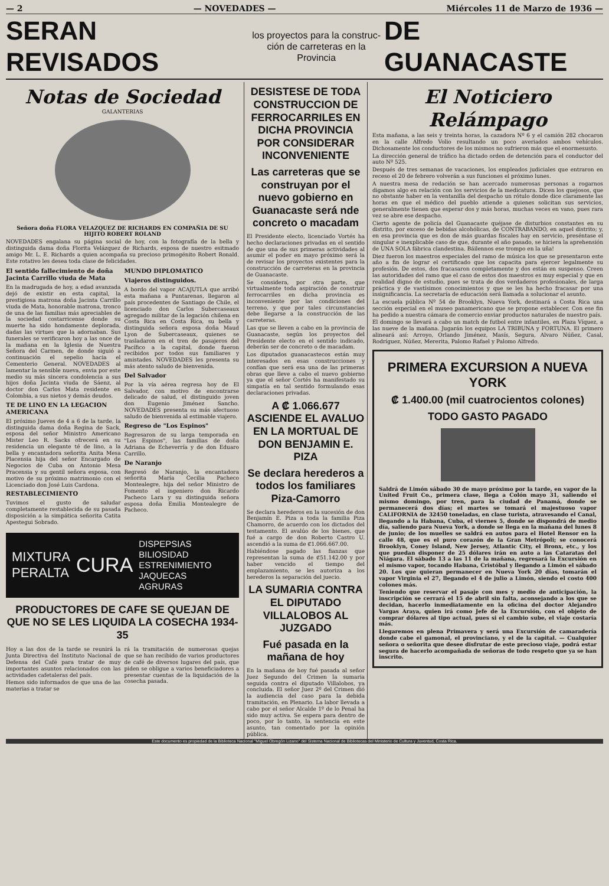— 2 — NOVEDADES — Miércoles 11 de Marzo de 1936 —
SERAN REVISADOS los proyectos para la construc-
ción de carreteras en la Provincia DE GUANACASTE
Notas de Sociedad
GALANTERIAS
Señora doña FLORA VELAZQUEZ DE RICHARDS EN COMPAÑIA DE SU HIJITO ROBERT ROLAND
NOVEDADES engalana su página social de hoy, con la fotografía de la bella y distinguida dama doña Florita Velázquez de Richards, esposa de nuestro esitmado amigo Mr. L. E. Richards a quien acompaña su precioso primogénito Robert Ronald. Este rotativo les desea toda clase de felicidades.
El sentido fallecimiento de doña Jacinta Carrillo viuda de Mata
En la madrugada de hoy, a edad avanzada dejó de existir en esta capital, la prestigiosa matrona doña Jacinta Carrillo viuda de Mata, honorable matrona, tronco de una de las familias más apreciables de la sociedad costarricense donde su muerte ha sido hondamente deplorada, dadas las virtues que la adornaban. Sus funerales se verificaron hoy a las once de la mañana en la Iglesia de Nuestra Señora del Carmen, de donde siguió a continuación el sepelio hacia el Cementerio General. NOVEDADES al lamentar la sensible nueva, envia por este medio su más sincera condolencia a sus hijos doña Jacinta viuda de Sáenz, al doctor don Carlos Mata residente en Colombia, a sus nietos y demás deudos.
TE DE LINO EN LA LEGACION AMERICANA
El próximo Jueves de 4 a 6 de la tarde, la distinguida dama doña Regina de Sack, esposa del señor Ministro Americano Mister Leo R. Sacks ofrecerá en su residencia un elegante té de lino, a la bella y encantadora señorita Anita Mesa Placensia hija del señor Encargado de Negocios de Cuba on Antonio Mesa Pracensia y su gentil señora esposa, con motivo de su próximo matrimonio con el Licenciado don José Luis Cardona.
RESTABLECIMIENTO
Tuvimos el gusto de saludar completamente restablecida de su pasada disposición a la simpática señorita Catita Apestegui Sobrado.
MUNDO DIPLOMATICO
Viajeros distinguidos.
A bordo del vapor ACAJUTLA que arribó esta mañana a Puntarenas, llegaron al país procedentes de Santiago de Chile, el licenciado don Carlos Subercaseaux agregado militar de la legación chilena en Costa Rica en Costa Rica, su bella y distinguida señora esposa doña Maud Lyon de Subercaseaux, quienes se trasladaron en el tren de pasajeros del Pacífico a la capital, donde fueron recibidos por todos sus familiares y amistades. NOVEDADES les presenta su más atento saludo de bienvenida.
Del Salvador
Por la vía aérea regresa hoy de El Salvador, con motivo de encontrarse delicado de salud, el distinguido joven don Eugenio Jiménez Sancho. NOVEDADES presenta su más afectuoso saludo de bienvenida al estimable viajero.
Regreso de "Los Espinos"
Regresaron de su larga temporada en "Los Espinos", las familias de doña Adriana de Echeverría y de don Eduaro Carrillo.
De Naranjo
Regresó de Naranjo, la encantadora señorita María Cecilia Pacheco Montealegre, hija del señor Ministro de Fomento el ingeniero don Ricardo Pacheco Lara y su distinguida señora esposa doña Emilia Montealegre de Pacheco.
MIXTURA
PERALTA CURA DISPEPSIAS
BILIOSIDAD
ESTRENIMIENTO
JAQUECAS
AGRURAS
PRODUCTORES DE CAFE SE QUEJAN DE QUE NO SE LES LIQUIDA LA COSECHA 1934-35
Hoy a las dos de la tarde se reunirá la Junta Directiva del Instituto Nacional de Defensa del Café para tratar de muy importantes asuntos relacionados con las actividades cafetaleras del país.
Hemos sido informados de que una de las materias a tratar se
rá la tramitación de numerosas quejas que se han recibido de varios productores de café de diversos lugares del país, que piden se obligue a varios beneficiadores a presentar cuentas de la liquidación de la cosecha pasada.
DESISTESE DE TODA CONSTRUCCION DE FERROCARRILES EN DICHA PROVINCIA POR CONSIDERAR INCONVENIENTE
Las carreteras que se construyan por el nuevo gobierno en Guanacaste será nde concreto o macadam
El Presidente electo, licenciado Vortés ha hecho declaraciones privadas en el sentido de que una de sus primeras actividades al asumir el poder en mayo próximo será la de revisar los proyectos existentes para la construcción de carreteras en la provincia de Guanacaste.
Se considera, por otra parte, que virtualmente toda aspiración de construir ferrocarriles en dicha provincia es inconveniente por las condiciones del terreno, y que por tales circunstancias debe llegarse a la construcción de las carreteras.
Las que se lleven a cabo en la provincia de Guanacaste, según los proyectos del Presidente electo en el sentido indicado, deberán ser de concreto o de macadam.
Los diputados guanacastecos están muy interesados en esas construcciones y confían que será esa una de las primeras obras que lleve a cabo el nuevo gobierno ya que el señor Cortés ha manifestado su simpatía en tal sentido formulando esas declaraciones privadas.
A ₡ 1.066.677 ASCIENDE EL AVALUO EN LA MORTUAL DE DON BENJAMIN E. PIZA
Se declara herederos a todos los familiares Piza-Camorro
Se declara herederos en la sucesión de don Benjamín E. Piza a toda la familia Piza Chamorro, de acuerdo con los dictados del testamento. El avalúo de los bienes, que fué a cargo de don Roberto Castro U. ascendió a la suma de ₡1.066.667.00.
Habiéndose pagado las fianzas que representan la suma de ₡51.142.00 y por haber vencido el tiempo del emplazamiento, se les autoriza a los herederos la separación del juecio.
LA SUMARIA CONTRA EL DIPUTADO VILLALOBOS AL JUZGADO
Fué pasada en la mañana de hoy
En la mañana de hoy fué pasada al señor Juez Segundo del Crimen la sumaria seguida contra el diputado Villalobos, ya concluida. El señor Juez 2º del Crimen dió la audiencia del caso para la debida tramitación, en Plenario. La labor llevada a cabo por el señor Alcalde 1º de lo Penal ha sido muy activa. Se espera para dentro de poco, por lo tanto, la sentencia en este asunto, tan comentado por la opinión pública.
El Noticiero Relámpago
Esta mañana, a las seis y treinta horas, la cazadora Nº 6 y el camión 282 chocaron en la calle Alfredo Volio resultando un poco averiados ambos vehículos. Dichosamente los conductores de los mismos no sufrieron más que el enormesusto.
La dirección general de tráfico ha dictado orden de detención para el conductor del auto Nº 525.
Después de tres semanas de vacaciones, los empleados judiciales que entraron en receso el 20 de febrero volverán a sus funciones el próximo lunes.
A nuestra mesa de redación se han acercado numerosas personas a rogarnos digamos algo en relación con los servicios de la medicatura. Dicen los quejosos, que no obstante haber en la ventanilla del despacho un rótulo donde dice claramente las horas en que el médico del pueblo atiende a quienes solicitan sus servicios, generalmente tienen que esperar dos y más horas, muchas veces en vano, pues rara vez se abre ese despacho.
Cierto agente de policía del Guanacaste quéjase de disturbios constantes en su distrito, por exceso de bebidas alcohólicas, de CONTRABANDO, en aquel distrito; y, en esa provincia que es don de más guardas fiscales hay en servicio, preséntase el singular e inexplicable caso de que, durante el año pasado, se hiciera la aprehensión de UNA SOLA fábrica clandestina. Báilennos ese trompo en la uña!
Diez fueron los maestros especiales del ramo de música los que se presentaron este año a fin de lograr el certificado que los capacita para ejercer legalmente su profesión. De estos, dos fracasaron completamente y dos están en suspenso. Creen las autoridades del ramo que el caso de estos dos maestros es muy especial y que en realidad digno de estudio, pues se trata de dos verdaderos profesionales, de larga práctica y de vastísimos conocimientos y que se les ha hecho fracasar por una insignificancia. La secretaría de educación será llamada a solucionar el asunto.
La escuela pública Nº 54 de Brooklyn, Nueva York, destinará a Costa Rica una sección especial en el museo panamericano que se propone establecer. Con ese fin ha pedido a nuestra cámara de comercio enviar productos naturales de nuestro país.
El domingo se llevará a cabo un match de futbol entre infantiles, en Plaza Víquez, a las nueve de la mañana. Jugarán los equipos LA TRIBUNA y FORTUNA. El primero alineará así: Arroyo, Orlando Jiménez, Masís, Segura, Alvaro Núñez, Casal, Rodríguez, Núñez, Mererita, Palomo Rafael y Palomo Alfredo.
PRIMERA EXCURSION A NUEVA YORK
₡ 1.400.00 (mil cuatrocientos colones)
TODO GASTO PAGADO
Saldrá de Limón sábado 30 de mayo próximo por la tarde, en vapor de la United Fruit Co., primera clase, llega a Colón mayo 31, saliendo el mismo domingo, por tren, para la ciudad de Panamá, donde se permanecerá dos días; el martes se tomará el majestuoso vapor CALIFORNIA de 32450 toneladas, en clase turista, atravesando el Canal, llegando a la Habana, Cuba, el viernes 5, donde se dispondrá de medio día, saliendo para Nueva York, a donde se llega en la mañana del lunes 8 de junio; de los muelles se saldrá en autos para el Hotel Rensor en la calle 48, que es el puro corazón de la Gran Metrópoli; se conocerá Brooklyn, Coney Island, New Jersey, Atlantic City, el Bronx, etc., y los que puedan disponer de 25 dólares irán en auto a las Cataratas del Niágara. El sábado 13 a las 11 de la mañana, regresará la Excursión en el mismo vapor, tocando Habana, Cristóbal y llegando a Limón el sábado 20. Los que quieran permanecer en Nueva York 20 días, tomarán el vapor Virginia el 27, llegando el 4 de julio a Limón, siendo el costo 400 colones más.
Teniendo que reservar el pasaje con mes y medio de anticipación, la inscripción se cerrará el 15 de abril sin falta, aconsejando a los que se decidan, hacerlo inmediatamente en la oficina del doctor Alejandro Vargas Araya, quien irá como Jefe de la Excursión, con el objeto de comprar dólares al tipo actual, pues si el cambio sube, el viaje costaría más.
Llegaremos en plena Primavera y será una Excursión de camaradería donde cabe el gamonal, el provinciano, y el de la capital. — Cualquier señora o señorita que desee disfrutar de este precioso viaje, podrá estar segura de hacerlo acompañada de señoras de todo respeto que ya se han inscrito.
Este documento es propiedad de la Biblioteca Nacional "Miguel Obregón Lizano" del Sistema Nacional de Bibliotecas del Ministerio de Cultura y Juventud, Costa Rica.